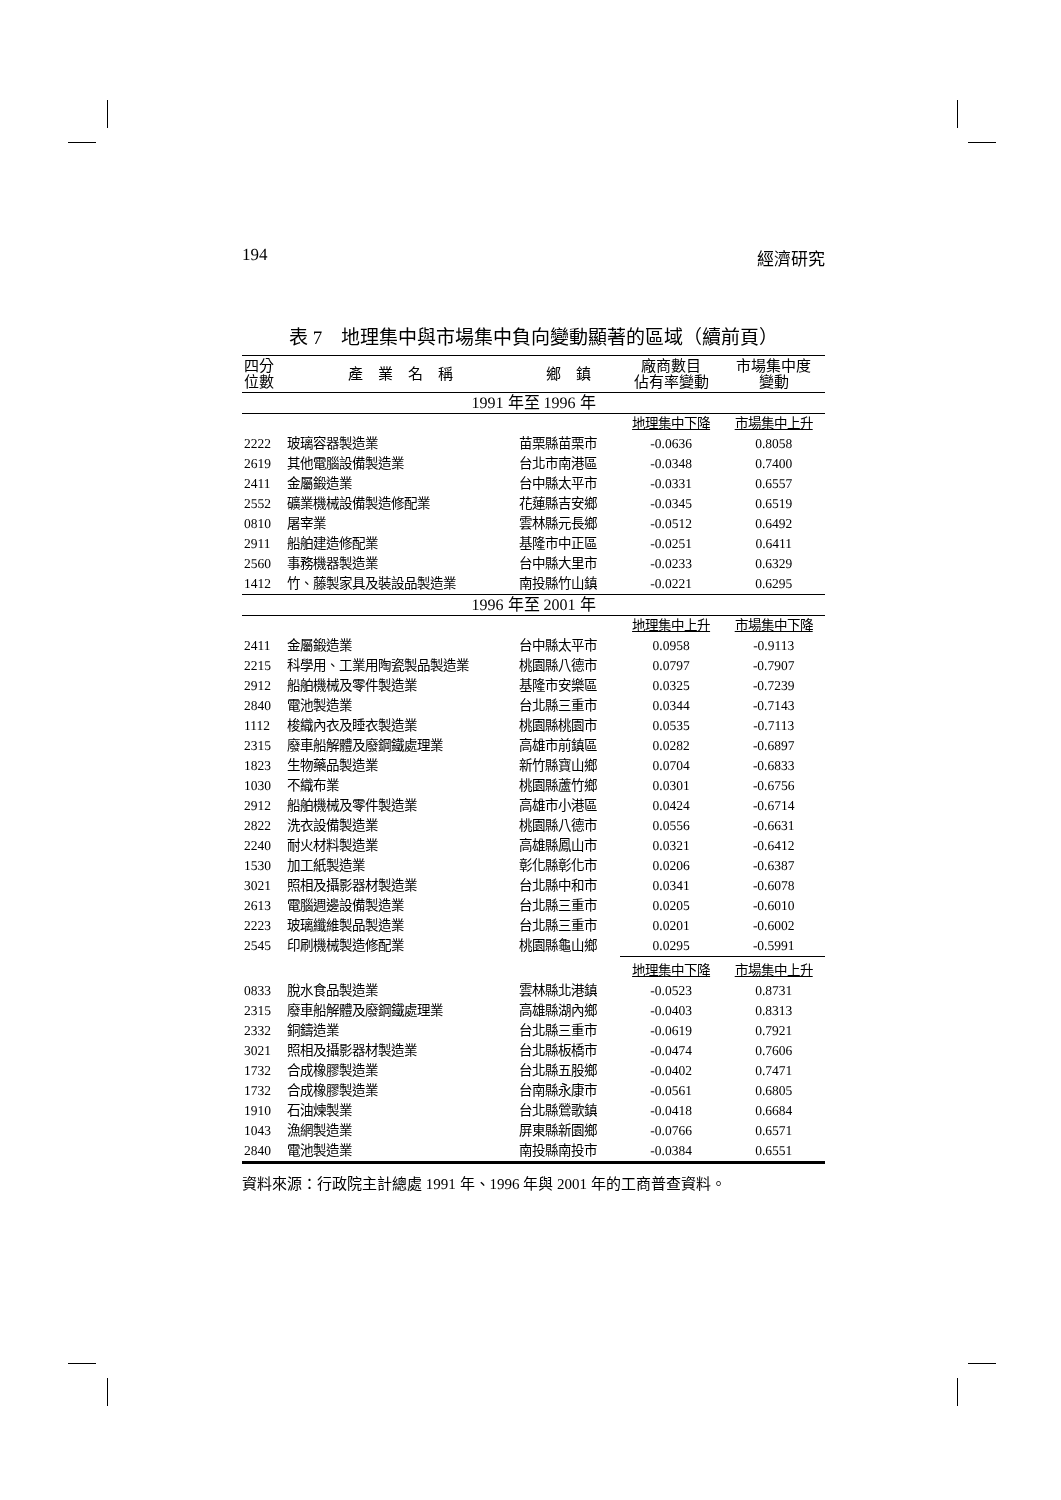194 經濟研究
表 7　地理集中與市場集中負向變動顯著的區域（續前頁）
| 四分 位數 | 產 業 名 稱 | 鄉 鎮 | 廠商數目 佔有率變動 | 市場集中度 變動 |
| --- | --- | --- | --- | --- |
| 1991 年至 1996 年 | | | | |
| | | | 地理集中下降 | 市場集中上升 |
| 2222 | 玻璃容器製造業 | 苗栗縣苗栗市 | -0.0636 | 0.8058 |
| 2619 | 其他電腦設備製造業 | 台北市南港區 | -0.0348 | 0.7400 |
| 2411 | 金屬鍛造業 | 台中縣太平市 | -0.0331 | 0.6557 |
| 2552 | 礦業機械設備製造修配業 | 花蓮縣吉安鄉 | -0.0345 | 0.6519 |
| 0810 | 屠宰業 | 雲林縣元長鄉 | -0.0512 | 0.6492 |
| 2911 | 船舶建造修配業 | 基隆市中正區 | -0.0251 | 0.6411 |
| 2560 | 事務機器製造業 | 台中縣大里市 | -0.0233 | 0.6329 |
| 1412 | 竹、藤製家具及裝設品製造業 | 南投縣竹山鎮 | -0.0221 | 0.6295 |
| 1996 年至 2001 年 | | | | |
| | | | 地理集中上升 | 市場集中下降 |
| 2411 | 金屬鍛造業 | 台中縣太平市 | 0.0958 | -0.9113 |
| 2215 | 科學用、工業用陶瓷製品製造業 | 桃園縣八德市 | 0.0797 | -0.7907 |
| 2912 | 船舶機械及零件製造業 | 基隆市安樂區 | 0.0325 | -0.7239 |
| 2840 | 電池製造業 | 台北縣三重市 | 0.0344 | -0.7143 |
| 1112 | 梭織內衣及睡衣製造業 | 桃園縣桃園市 | 0.0535 | -0.7113 |
| 2315 | 廢車船解體及廢鋼鐵處理業 | 高雄市前鎮區 | 0.0282 | -0.6897 |
| 1823 | 生物藥品製造業 | 新竹縣寶山鄉 | 0.0704 | -0.6833 |
| 1030 | 不織布業 | 桃園縣蘆竹鄉 | 0.0301 | -0.6756 |
| 2912 | 船舶機械及零件製造業 | 高雄市小港區 | 0.0424 | -0.6714 |
| 2822 | 洗衣設備製造業 | 桃園縣八德市 | 0.0556 | -0.6631 |
| 2240 | 耐火材料製造業 | 高雄縣鳳山市 | 0.0321 | -0.6412 |
| 1530 | 加工紙製造業 | 彰化縣彰化市 | 0.0206 | -0.6387 |
| 3021 | 照相及攝影器材製造業 | 台北縣中和市 | 0.0341 | -0.6078 |
| 2613 | 電腦週邊設備製造業 | 台北縣三重市 | 0.0205 | -0.6010 |
| 2223 | 玻璃纖維製品製造業 | 台北縣三重市 | 0.0201 | -0.6002 |
| 2545 | 印刷機械製造修配業 | 桃園縣龜山鄉 | 0.0295 | -0.5991 |
| | | | 地理集中下降 | 市場集中上升 |
| 0833 | 脫水食品製造業 | 雲林縣北港鎮 | -0.0523 | 0.8731 |
| 2315 | 廢車船解體及廢鋼鐵處理業 | 高雄縣湖內鄉 | -0.0403 | 0.8313 |
| 2332 | 銅鑄造業 | 台北縣三重市 | -0.0619 | 0.7921 |
| 3021 | 照相及攝影器材製造業 | 台北縣板橋市 | -0.0474 | 0.7606 |
| 1732 | 合成橡膠製造業 | 台北縣五股鄉 | -0.0402 | 0.7471 |
| 1732 | 合成橡膠製造業 | 台南縣永康市 | -0.0561 | 0.6805 |
| 1910 | 石油煉製業 | 台北縣鶯歌鎮 | -0.0418 | 0.6684 |
| 1043 | 漁網製造業 | 屏東縣新園鄉 | -0.0766 | 0.6571 |
| 2840 | 電池製造業 | 南投縣南投市 | -0.0384 | 0.6551 |
資料來源：行政院主計總處 1991 年、1996 年與 2001 年的工商普查資料。